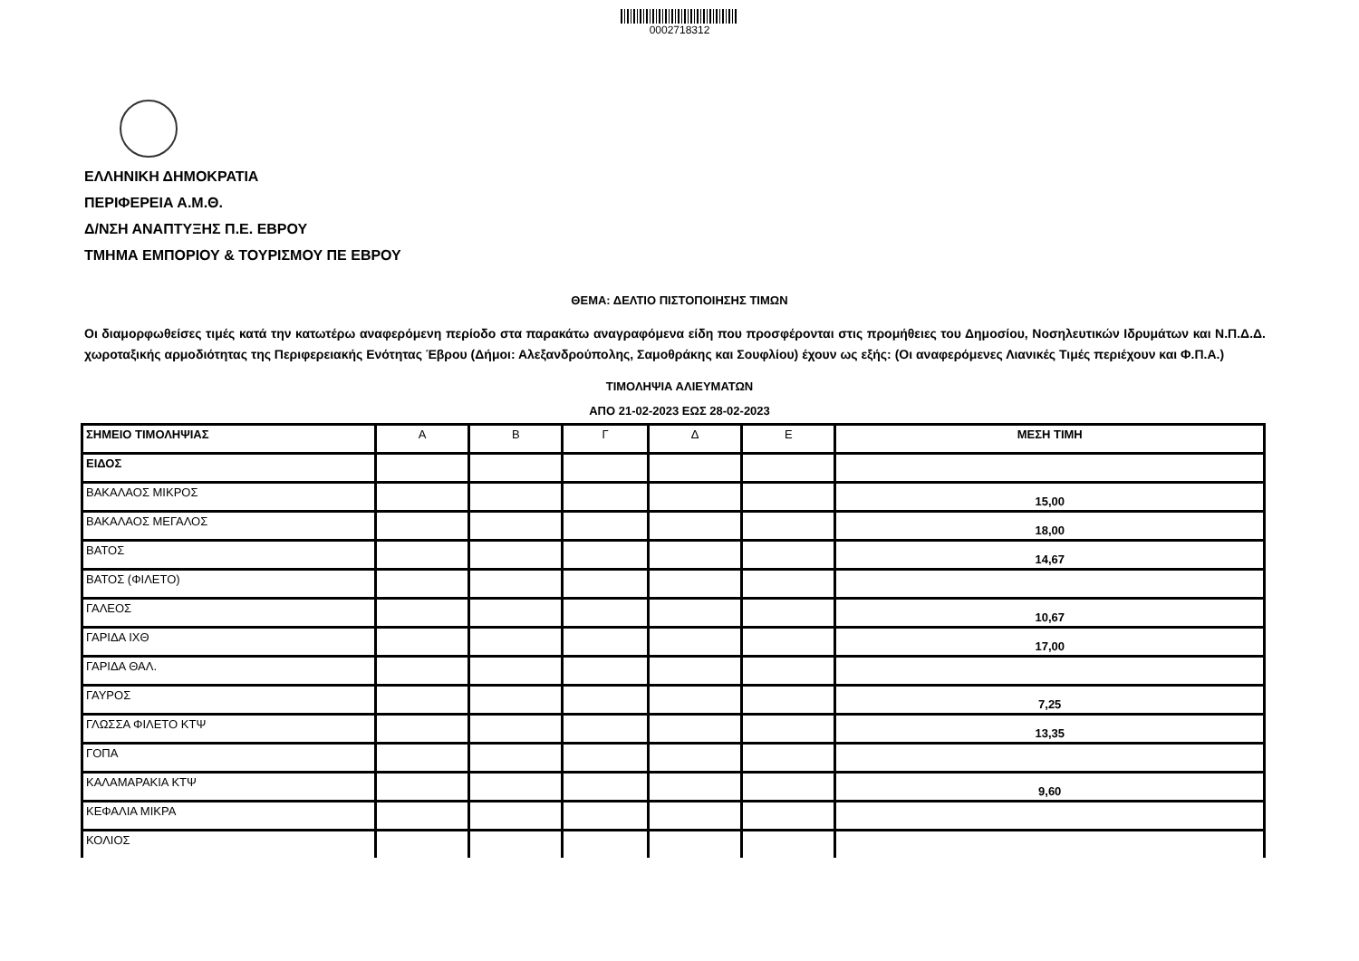0002718312
ΕΛΛΗΝΙΚΗ ΔΗΜΟΚΡΑΤΙΑ
ΠΕΡΙΦΕΡΕΙΑ Α.Μ.Θ.
Δ/ΝΣΗ ΑΝΑΠΤΥΞΗΣ Π.Ε. ΕΒΡΟΥ
ΤΜΗΜΑ ΕΜΠΟΡΙΟΥ & ΤΟΥΡΙΣΜΟΥ ΠΕ ΕΒΡΟΥ
ΘΕΜΑ: ΔΕΛΤΙΟ ΠΙΣΤΟΠΟΙΗΣΗΣ ΤΙΜΩΝ
Οι διαμορφωθείσες τιμές κατά την κατωτέρω αναφερόμενη περίοδο στα παρακάτω αναγραφόμενα είδη που προσφέρονται στις προμήθειες του Δημοσίου, Νοσηλευτικών Ιδρυμάτων και Ν.Π.Δ.Δ. χωροταξικής αρμοδιότητας της Περιφερειακής Ενότητας Έβρου (Δήμοι: Αλεξανδρούπολης, Σαμοθράκης και Σουφλίου) έχουν ως εξής: (Οι αναφερόμενες Λιανικές Τιμές περιέχουν και Φ.Π.Α.)
ΤΙΜΟΛΗΨΙΑ ΑΛΙΕΥΜΑΤΩΝ
ΑΠΟ 21-02-2023 ΕΩΣ 28-02-2023
| ΣΗΜΕΙΟ ΤΙΜΟΛΗΨΙΑΣ | Α | Β | Γ | Δ | Ε | ΜΕΣΗ ΤΙΜΗ |
| ΕΙΔΟΣ | | | | | | |
| ΒΑΚΑΛΑΟΣ ΜΙΚΡΟΣ | | | | | | 15,00 |
| ΒΑΚΑΛΑΟΣ ΜΕΓΑΛΟΣ | | | | | | 18,00 |
| ΒΑΤΟΣ | | | | | | 14,67 |
| ΒΑΤΟΣ (ΦΙΛΕΤΟ) | | | | | | |
| ΓΑΛΕΟΣ | | | | | | 10,67 |
| ΓΑΡΙΔΑ ΙΧΘ | | | | | | 17,00 |
| ΓΑΡΙΔΑ ΘΑΛ. | | | | | | |
| ΓΑΥΡΟΣ | | | | | | 7,25 |
| ΓΛΩΣΣΑ ΦΙΛΕΤΟ ΚΤΨ | | | | | | 13,35 |
| ΓΟΠΑ | | | | | | |
| ΚΑΛΑΜΑΡΑΚΙΑ ΚΤΨ | | | | | | 9,60 |
| ΚΕΦΑΛΙΑ ΜΙΚΡΑ | | | | | | |
| ΚΟΛΙΟΣ | | | | | | |